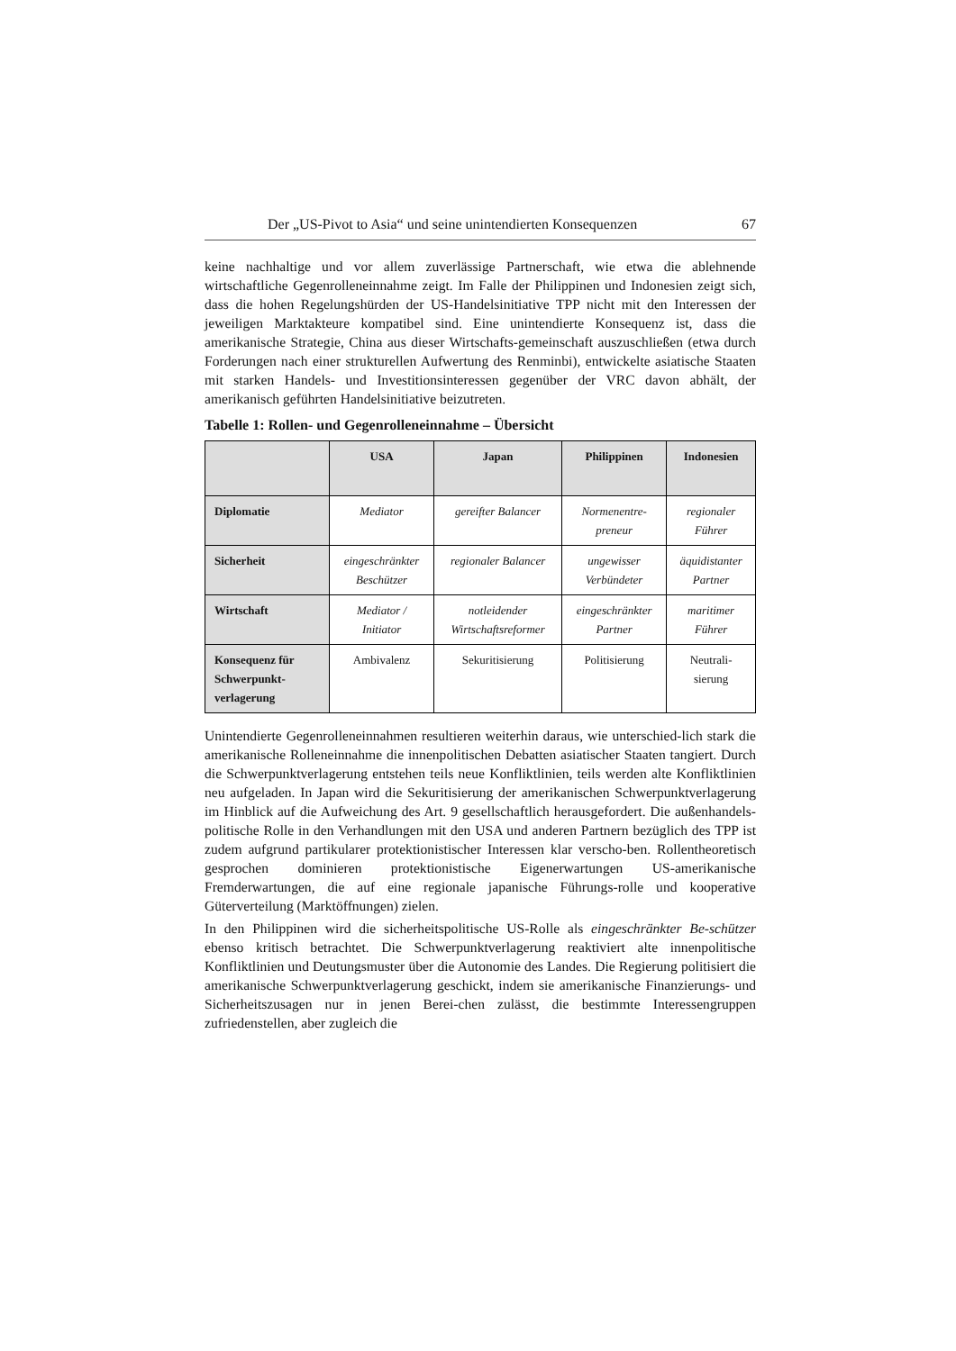Der „US-Pivot to Asia“ und seine unintendierten Konsequenzen 67
keine nachhaltige und vor allem zuverlässige Partnerschaft, wie etwa die ablehnende wirtschaftliche Gegenrolleneinnahme zeigt. Im Falle der Philippinen und Indonesien zeigt sich, dass die hohen Regelungshürden der US-Handelsinitiative TPP nicht mit den Interessen der jeweiligen Marktakteure kompatibel sind. Eine unintendierte Konsequenz ist, dass die amerikanische Strategie, China aus dieser Wirtschafts-gemeinschaft auszuschließen (etwa durch Forderungen nach einer strukturellen Aufwertung des Renminbi), entwickelte asiatische Staaten mit starken Handels- und Investitionsinteressen gegenüber der VRC davon abhält, der amerikanisch geführten Handelsinitiative beizutreten.
Tabelle 1: Rollen- und Gegenrolleneinnahme – Übersicht
| | USA | Japan | Philippinen | Indonesien |
| --- | --- | --- | --- | --- |
| Diplomatie | Mediator | gereifter Balancer | Normenentre- preneur | regionaler Führer |
| Sicherheit | eingeschränkter Beschützer | regionaler Balancer | ungewisser Verbündeter | äquidistanter Partner |
| Wirtschaft | Mediator / Initiator | notleidender Wirtschaftsreformer | eingeschränkter Partner | maritimer Führer |
| Konsequenz für Schwerpunkt-verlagerung | Ambivalenz | Sekuritisierung | Politisierung | Neutrali- sierung |
Unintendierte Gegenrolleneinnahmen resultieren weiterhin daraus, wie unterschied-lich stark die amerikanische Rolleneinnahme die innenpolitischen Debatten asiatischer Staaten tangiert. Durch die Schwerpunktverlagerung entstehen teils neue Konfliktlinien, teils werden alte Konfliktlinien neu aufgeladen. In Japan wird die Sekuritisierung der amerikanischen Schwerpunktverlagerung im Hinblick auf die Aufweichung des Art. 9 gesellschaftlich herausgefordert. Die außenhandels-politische Rolle in den Verhandlungen mit den USA und anderen Partnern bezüglich des TPP ist zudem aufgrund partikularer protektionistischer Interessen klar verscho-ben. Rollentheoretisch gesprochen dominieren protektionistische Eigenerwartungen US-amerikanische Fremderwartungen, die auf eine regionale japanische Führungs-rolle und kooperative Güterverteilung (Marktöffnungen) zielen.
In den Philippinen wird die sicherheitspolitische US-Rolle als eingeschränkter Be-schützer ebenso kritisch betrachtet. Die Schwerpunktverlagerung reaktiviert alte innenpolitische Konfliktlinien und Deutungsmuster über die Autonomie des Landes. Die Regierung politisiert die amerikanische Schwerpunktverlagerung geschickt, indem sie amerikanische Finanzierungs- und Sicherheitszusagen nur in jenen Berei-chen zulässt, die bestimmte Interessengruppen zufriedenstellen, aber zugleich die